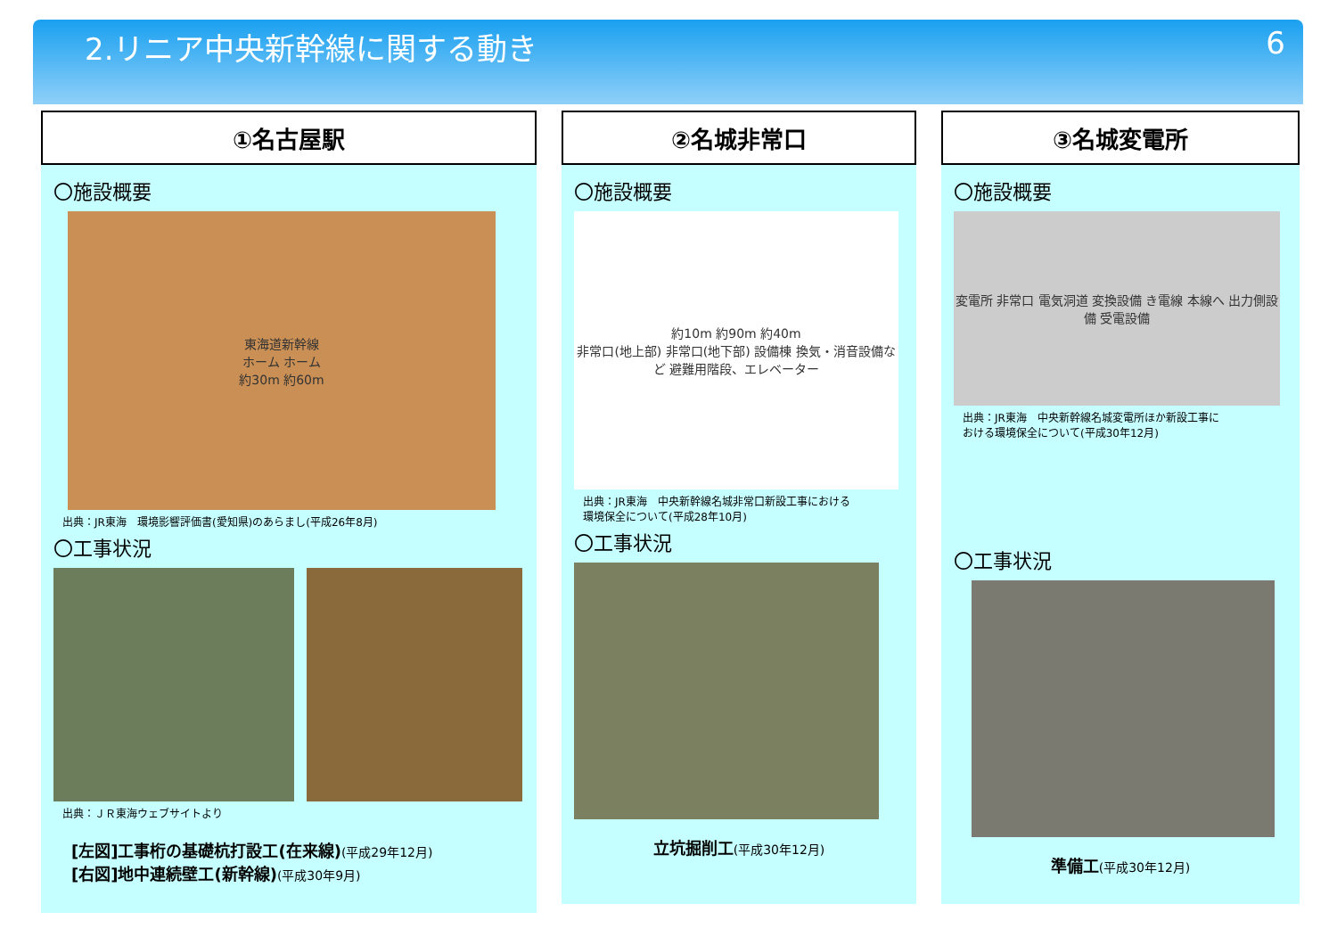2.リニア中央新幹線に関する動き 6
①名古屋駅
〇施設概要
東海道新幹線
ホーム ホーム
約30m 約60m
出典：JR東海　環境影響評価書(愛知県)のあらまし(平成26年8月)
〇工事状況
出典：ＪＲ東海ウェブサイトより
[左図]工事桁の基礎杭打設工(在来線)(平成29年12月)
[右図]地中連続壁工(新幹線)(平成30年9月)
②名城非常口
〇施設概要
約10m 約90m 約40m
非常口(地上部) 非常口(地下部) 設備棟 換気・消音設備など 避難用階段、エレベーター
出典：JR東海　中央新幹線名城非常口新設工事における
環境保全について(平成28年10月)
〇工事状況
立坑掘削工(平成30年12月)
③名城変電所
〇施設概要
変電所 非常口 電気洞道 変換設備 き電線 本線へ 出力側設備 受電設備
出典：JR東海　中央新幹線名城変電所ほか新設工事に
おける環境保全について(平成30年12月)
〇工事状況
準備工(平成30年12月)